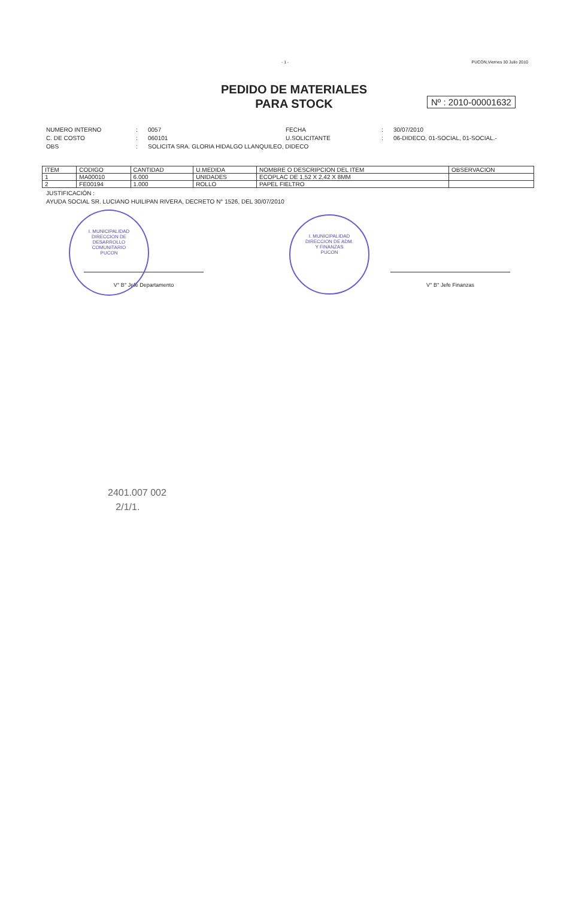- 1 - PUCON,Viernes 30 Julio 2010
PEDIDO DE MATERIALES
PARA STOCK
Nº : 2010-00001632
NUMERO INTERNO: 0057 FECHA: 30/07/2010 C. DE COSTO: 060101 U.SOLICITANTE: 06-DIDECO, 01-SOCIAL, 01-SOCIAL.- OBS: SOLICITA SRA. GLORIA HIDALGO LLANQUILEO, DIDECO
| ITEM | CODIGO | CANTIDAD | U.MEDIDA | NOMBRE O DESCRIPCION DEL ITEM | OBSERVACION |
| --- | --- | --- | --- | --- | --- |
| 1 | MA00010 | 6.000 | UNIDADES | ECOPLAC DE 1,52 X 2,42 X 8MM | |
| 2 | FE00194 | 1.000 | ROLLO | PAPEL FIELTRO | |
JUSTIFICACIÓN :
AYUDA SOCIAL SR. LUCIANO HUILIPAN RIVERA, DECRETO N° 1526, DEL 30/07/2010
I. MUNICIPALIDAD
DIRECCION DE
DESARROLLO
COMUNITARIO
PUCON
I. MUNICIPALIDAD
DIRECCION DE ADM.
Y FINANZAS
PUCON
V° B° Jefe Departamento V° B° Jefe Finanzas
2401.007 002
2/1/1.